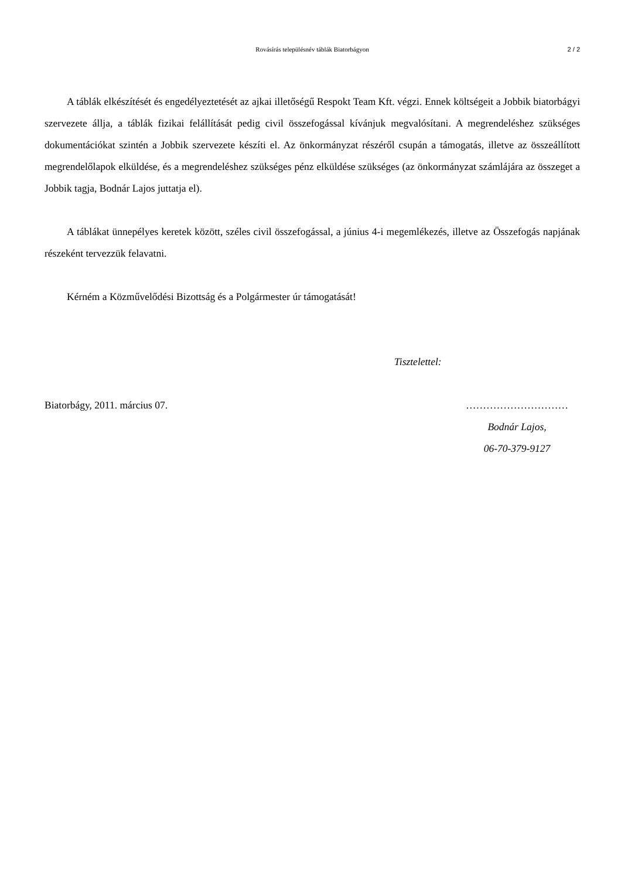Rovásírás településnév táblák Biatorbágyon 2 / 2
A táblák elkészítését és engedélyeztetését az ajkai illetőségű Respokt Team Kft. végzi. Ennek költségeit a Jobbik biatorbágyi szervezete állja, a táblák fizikai felállítását pedig civil összefogással kívánjuk megvalósítani. A megrendeléshez szükséges dokumentációkat szintén a Jobbik szervezete készíti el. Az önkormányzat részéről csupán a támogatás, illetve az összeállított megrendelőlapok elküldése, és a megrendeléshez szükséges pénz elküldése szükséges (az önkormányzat számlájára az összeget a Jobbik tagja, Bodnár Lajos juttatja el).
A táblákat ünnepélyes keretek között, széles civil összefogással, a június 4-i megemlékezés, illetve az Összefogás napjának részeként tervezzük felavatni.
Kérném a Közművelődési Bizottság és a Polgármester úr támogatását!
Tisztelettel:
Biatorbágy, 2011. március 07. …………………………
Bodnár Lajos,
06-70-379-9127